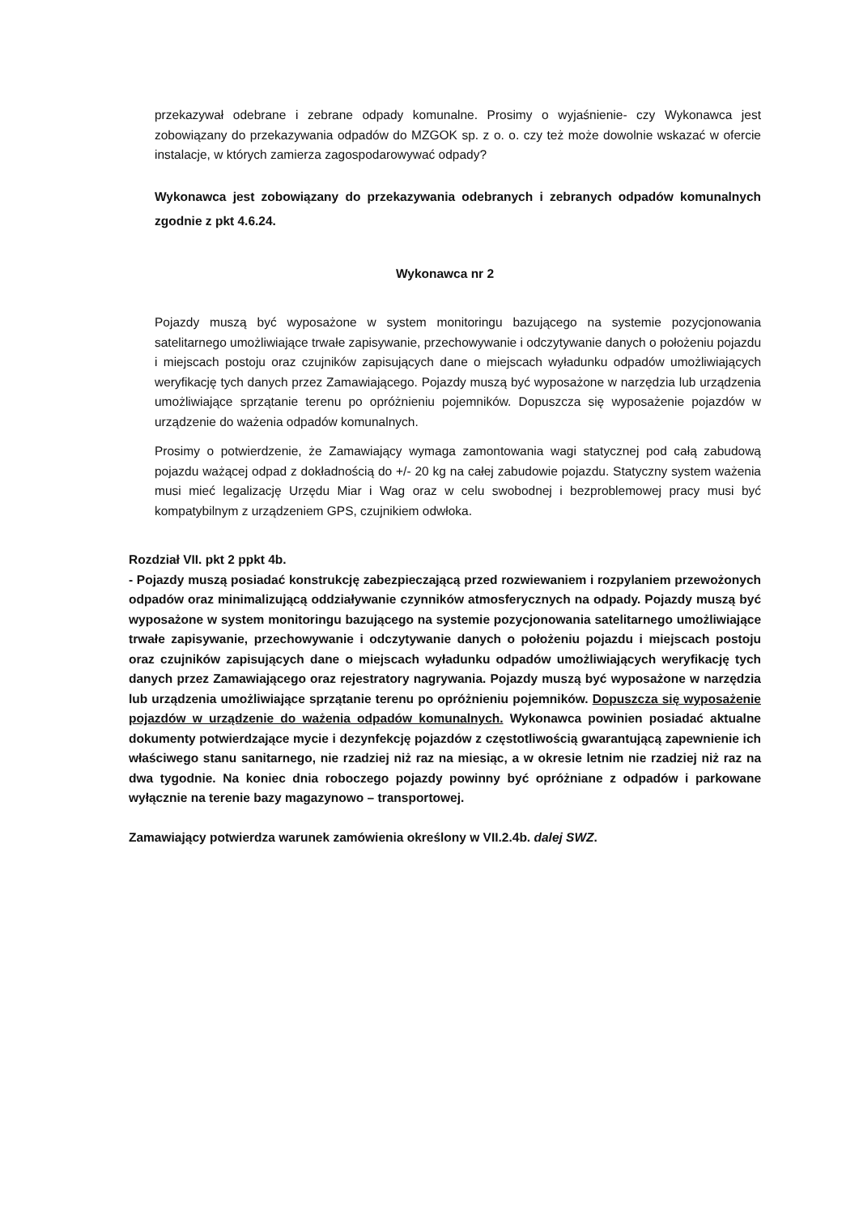przekazywał odebrane i zebrane odpady komunalne. Prosimy o wyjaśnienie- czy Wykonawca jest zobowiązany do przekazywania odpadów do MZGOK sp. z o. o. czy też może dowolnie wskazać w ofercie instalacje, w których zamierza zagospodarowywać odpady?
Wykonawca jest zobowiązany do przekazywania odebranych i zebranych odpadów komunalnych zgodnie z pkt 4.6.24.
Wykonawca nr 2
Pojazdy muszą być wyposażone w system monitoringu bazującego na systemie pozycjonowania satelitarnego umożliwiające trwałe zapisywanie, przechowywanie i odczytywanie danych o położeniu pojazdu i miejscach postoju oraz czujników zapisujących dane o miejscach wyładunku odpadów umożliwiających weryfikację tych danych przez Zamawiającego. Pojazdy muszą być wyposażone w narzędzia lub urządzenia umożliwiające sprzątanie terenu po opróżnieniu pojemników. Dopuszcza się wyposażenie pojazdów w urządzenie do ważenia odpadów komunalnych.
Prosimy o potwierdzenie, że Zamawiający wymaga zamontowania wagi statycznej pod całą zabudową pojazdu ważącej odpad z dokładnością do +/- 20 kg na całej zabudowie pojazdu. Statyczny system ważenia musi mieć legalizację Urzędu Miar i Wag oraz w celu swobodnej i bezproblemowej pracy musi być kompatybilnym z urządzeniem GPS, czujnikiem odwłoka.
Rozdział VII. pkt 2 ppkt 4b.
- Pojazdy muszą posiadać konstrukcję zabezpieczającą przed rozwiewaniem i rozpylaniem przewożonych odpadów oraz minimalizującą oddziaływanie czynników atmosferycznych na odpady. Pojazdy muszą być wyposażone w system monitoringu bazującego na systemie pozycjonowania satelitarnego umożliwiające trwałe zapisywanie, przechowywanie i odczytywanie danych o położeniu pojazdu i miejscach postoju oraz czujników zapisujących dane o miejscach wyładunku odpadów umożliwiających weryfikację tych danych przez Zamawiającego oraz rejestratory nagrywania. Pojazdy muszą być wyposażone w narzędzia lub urządzenia umożliwiające sprzątanie terenu po opróżnieniu pojemników. Dopuszcza się wyposażenie pojazdów w urządzenie do ważenia odpadów komunalnych. Wykonawca powinien posiadać aktualne dokumenty potwierdzające mycie i dezynfekcję pojazdów z częstotliwością gwarantującą zapewnienie ich właściwego stanu sanitarnego, nie rzadziej niż raz na miesiąc, a w okresie letnim nie rzadziej niż raz na dwa tygodnie. Na koniec dnia roboczego pojazdy powinny być opróżniane z odpadów i parkowane wyłącznie na terenie bazy magazynowo – transportowej.
Zamawiający potwierdza warunek zamówienia określony w VII.2.4b. dalej SWZ.